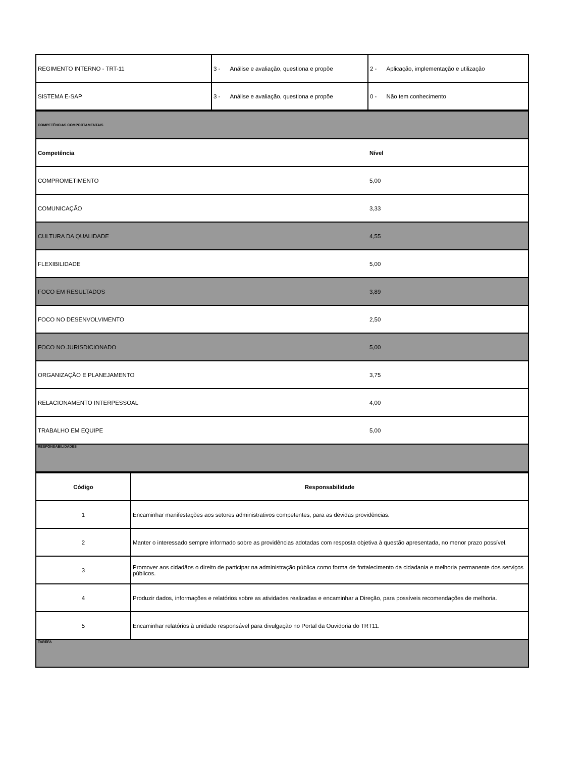| REGIMENTO INTERNO - TRT-11 | 3 - Análise e avaliação, questiona e propõe | 2 - Aplicação, implementação e utilização |
| SISTEMA E-SAP | 3 - Análise e avaliação, questiona e propõe | 0 - Não tem conhecimento |
| COMPETÊNCIAS COMPORTAMENTAIS | |
| Competência | Nível |
| COMPROMETIMENTO | 5,00 |
| COMUNICAÇÃO | 3,33 |
| CULTURA DA QUALIDADE | 4,55 |
| FLEXIBILIDADE | 5,00 |
| FOCO EM RESULTADOS | 3,89 |
| FOCO NO DESENVOLVIMENTO | 2,50 |
| FOCO NO JURISDICIONADO | 5,00 |
| ORGANIZAÇÃO E PLANEJAMENTO | 3,75 |
| RELACIONAMENTO INTERPESSOAL | 4,00 |
| TRABALHO EM EQUIPE | 5,00 |
| RESPONSABILIDADES | |
| Código | Responsabilidade |
| --- | --- |
| 1 | Encaminhar manifestações aos setores administrativos competentes, para as devidas providências. |
| 2 | Manter o interessado sempre informado sobre as providências adotadas com resposta objetiva à questão apresentada, no menor prazo possível. |
| 3 | Promover aos cidadãos o direito de participar na administração pública como forma de fortalecimento da cidadania e melhoria permanente dos serviços públicos. |
| 4 | Produzir dados, informações e relatórios sobre as atividades realizadas e encaminhar a Direção, para possíveis recomendações de melhoria. |
| 5 | Encaminhar relatórios à unidade responsável para divulgação no Portal da Ouvidoria do TRT11. |
| TAREFA | |